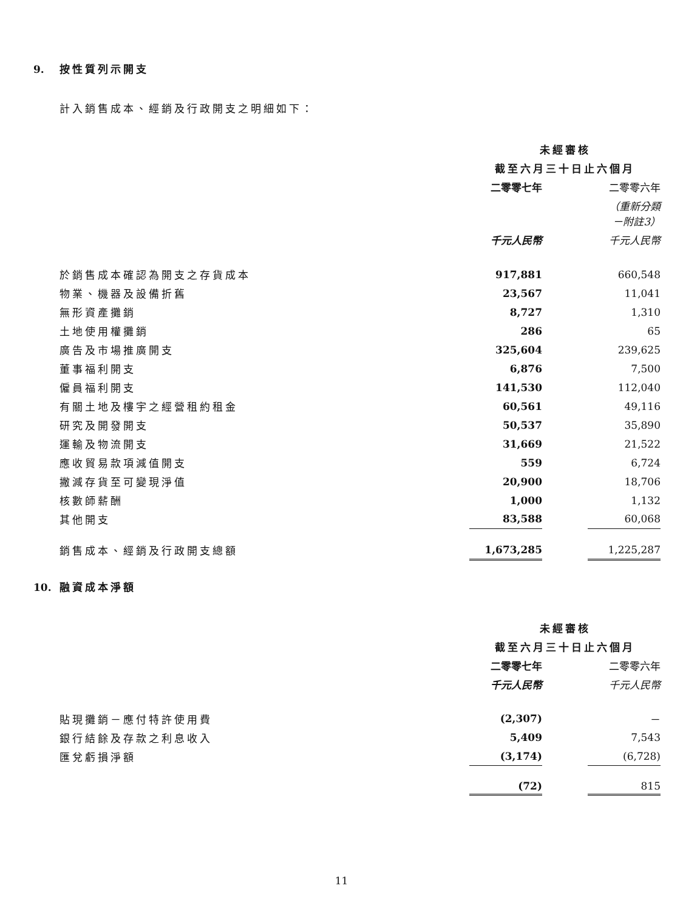9. 按性質列示開支
計入銷售成本、經銷及行政開支之明細如下：
| | 未經審核 | | |
| | 截至六月三十日止六個月 | | |
| | 二零零七年 | | 二零零六年 |
| | | | （重新分類 －附註3） |
| | 千元人民幣 | | 千元人民幣 |
| 於銷售成本確認為開支之存貨成本 | 917,881 | | 660,548 |
| 物業、機器及設備折舊 | 23,567 | | 11,041 |
| 無形資產攤銷 | 8,727 | | 1,310 |
| 土地使用權攤銷 | 286 | | 65 |
| 廣告及市場推廣開支 | 325,604 | | 239,625 |
| 董事福利開支 | 6,876 | | 7,500 |
| 僱員福利開支 | 141,530 | | 112,040 |
| 有關土地及樓宇之經營租約租金 | 60,561 | | 49,116 |
| 研究及開發開支 | 50,537 | | 35,890 |
| 運輸及物流開支 | 31,669 | | 21,522 |
| 應收貿易款項減值開支 | 559 | | 6,724 |
| 撇減存貨至可變現淨值 | 20,900 | | 18,706 |
| 核數師薪酬 | 1,000 | | 1,132 |
| 其他開支 | 83,588 | | 60,068 |
| 銷售成本、經銷及行政開支總額 | 1,673,285 | | 1,225,287 |
10. 融資成本淨額
| | 未經審核 | | |
| | 截至六月三十日止六個月 | | |
| | 二零零七年 | | 二零零六年 |
| | 千元人民幣 | | 千元人民幣 |
| 貼現攤銷－應付特許使用費 | (2,307) | | － |
| 銀行結餘及存款之利息收入 | 5,409 | | 7,543 |
| 匯兌虧損淨額 | (3,174) | | (6,728) |
| | (72) | | 815 |
11